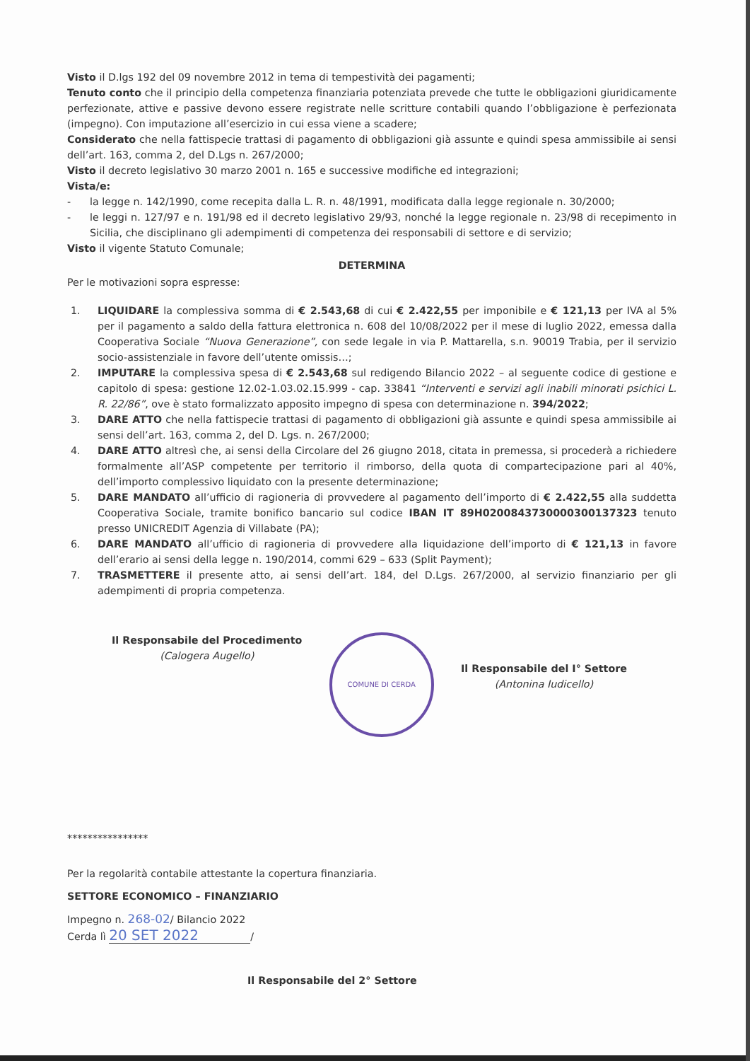Visto il D.lgs 192 del 09 novembre 2012 in tema di tempestività dei pagamenti;
Tenuto conto che il principio della competenza finanziaria potenziata prevede che tutte le obbligazioni giuridicamente perfezionate, attive e passive devono essere registrate nelle scritture contabili quando l’obbligazione è perfezionata (impegno). Con imputazione all’esercizio in cui essa viene a scadere;
Considerato che nella fattispecie trattasi di pagamento di obbligazioni già assunte e quindi spesa ammissibile ai sensi dell’art. 163, comma 2, del D.Lgs n. 267/2000;
Visto il decreto legislativo 30 marzo 2001 n. 165 e successive modifiche ed integrazioni;
Vista/e:
- la legge n. 142/1990, come recepita dalla L. R. n. 48/1991, modificata dalla legge regionale n. 30/2000;
- le leggi n. 127/97 e n. 191/98 ed il decreto legislativo 29/93, nonché la legge regionale n. 23/98 di recepimento in Sicilia, che disciplinano gli adempimenti di competenza dei responsabili di settore e di servizio;
Visto il vigente Statuto Comunale;
DETERMINA
Per le motivazioni sopra espresse:
1. LIQUIDARE la complessiva somma di € 2.543,68 di cui € 2.422,55 per imponibile e € 121,13 per IVA al 5% per il pagamento a saldo della fattura elettronica n. 608 del 10/08/2022 per il mese di luglio 2022, emessa dalla Cooperativa Sociale “Nuova Generazione”, con sede legale in via P. Mattarella, s.n. 90019 Trabia, per il servizio socio-assistenziale in favore dell’utente omissis…;
2. IMPUTARE la complessiva spesa di € 2.543,68 sul redigendo Bilancio 2022 – al seguente codice di gestione e capitolo di spesa: gestione 12.02-1.03.02.15.999 - cap. 33841 “Interventi e servizi agli inabili minorati psichici L. R. 22/86”, ove è stato formalizzato apposito impegno di spesa con determinazione n. 394/2022;
3. DARE ATTO che nella fattispecie trattasi di pagamento di obbligazioni già assunte e quindi spesa ammissibile ai sensi dell’art. 163, comma 2, del D. Lgs. n. 267/2000;
4. DARE ATTO altresì che, ai sensi della Circolare del 26 giugno 2018, citata in premessa, si procederà a richiedere formalmente all’ASP competente per territorio il rimborso, della quota di compartecipazione pari al 40%, dell’importo complessivo liquidato con la presente determinazione;
5. DARE MANDATO all’ufficio di ragioneria di provvedere al pagamento dell’importo di € 2.422,55 alla suddetta Cooperativa Sociale, tramite bonifico bancario sul codice IBAN IT 89H0200843730000300137323 tenuto presso UNICREDIT Agenzia di Villabate (PA);
6. DARE MANDATO all’ufficio di ragioneria di provvedere alla liquidazione dell’importo di € 121,13 in favore dell’erario ai sensi della legge n. 190/2014, commi 629 – 633 (Split Payment);
7. TRASMETTERE il presente atto, ai sensi dell’art. 184, del D.Lgs. 267/2000, al servizio finanziario per gli adempimenti di propria competenza.
Il Responsabile del Procedimento
(Calogera Augello)
COMUNE DI CERDA
Il Responsabile del I° Settore
(Antonina Iudicello)
****************
Per la regolarità contabile attestante la copertura finanziaria.
SETTORE ECONOMICO – FINANZIARIO
Impegno n. 268-02/ Bilancio 2022
Cerda lì 20 SET 2022 /
Il Responsabile del 2° Settore